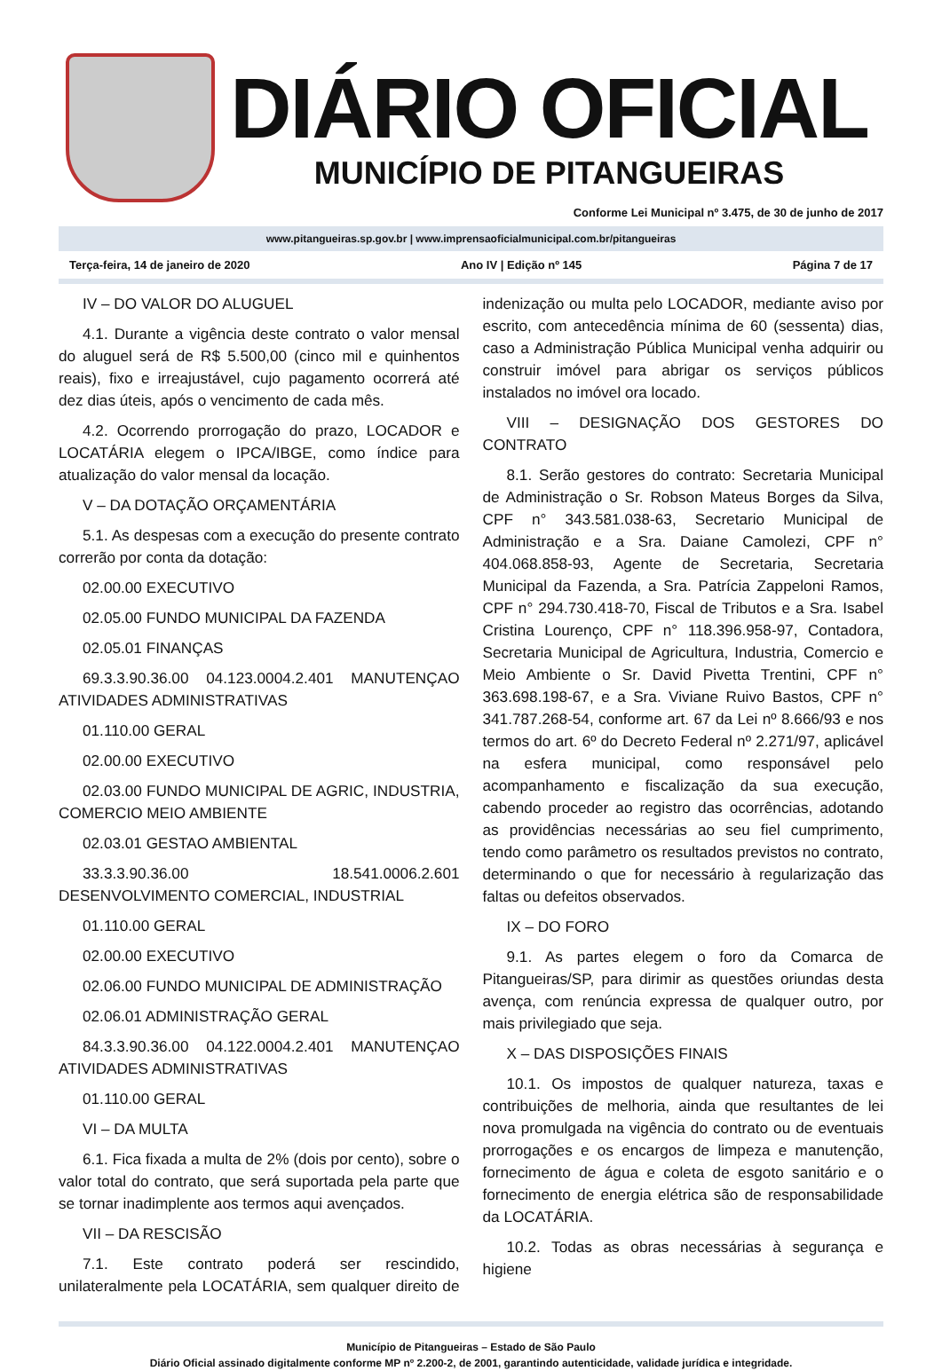DIÁRIO OFICIAL
MUNICÍPIO DE PITANGUEIRAS
Conforme Lei Municipal nº 3.475, de 30 de junho de 2017
www.pitangueiras.sp.gov.br | www.imprensaoficialmunicipal.com.br/pitangueiras
Terça-feira, 14 de janeiro de 2020 Ano IV | Edição nº 145 Página 7 de 17
IV – DO VALOR DO ALUGUEL
4.1. Durante a vigência deste contrato o valor mensal do aluguel será de R$ 5.500,00 (cinco mil e quinhentos reais), fixo e irreajustável, cujo pagamento ocorrerá até dez dias úteis, após o vencimento de cada mês.
4.2. Ocorrendo prorrogação do prazo, LOCADOR e LOCATÁRIA elegem o IPCA/IBGE, como índice para atualização do valor mensal da locação.
V – DA DOTAÇÃO ORÇAMENTÁRIA
5.1. As despesas com a execução do presente contrato correrão por conta da dotação:
02.00.00 EXECUTIVO
02.05.00 FUNDO MUNICIPAL DA FAZENDA
02.05.01 FINANÇAS
69.3.3.90.36.00 04.123.0004.2.401 MANUTENÇAO ATIVIDADES ADMINISTRATIVAS
01.110.00 GERAL
02.00.00 EXECUTIVO
02.03.00 FUNDO MUNICIPAL DE AGRIC, INDUSTRIA, COMERCIO MEIO AMBIENTE
02.03.01 GESTAO AMBIENTAL
33.3.3.90.36.00 18.541.0006.2.601 DESENVOLVIMENTO COMERCIAL, INDUSTRIAL
01.110.00 GERAL
02.00.00 EXECUTIVO
02.06.00 FUNDO MUNICIPAL DE ADMINISTRAÇÃO
02.06.01 ADMINISTRAÇÃO GERAL
84.3.3.90.36.00 04.122.0004.2.401 MANUTENÇAO ATIVIDADES ADMINISTRATIVAS
01.110.00 GERAL
VI – DA MULTA
6.1. Fica fixada a multa de 2% (dois por cento), sobre o valor total do contrato, que será suportada pela parte que se tornar inadimplente aos termos aqui avençados.
VII – DA RESCISÃO
7.1. Este contrato poderá ser rescindido, unilateralmente pela LOCATÁRIA, sem qualquer direito de indenização ou multa pelo LOCADOR, mediante aviso por escrito, com antecedência mínima de 60 (sessenta) dias, caso a Administração Pública Municipal venha adquirir ou construir imóvel para abrigar os serviços públicos instalados no imóvel ora locado.
VIII – DESIGNAÇÃO DOS GESTORES DO CONTRATO
8.1. Serão gestores do contrato: Secretaria Municipal de Administração o Sr. Robson Mateus Borges da Silva, CPF n° 343.581.038-63, Secretario Municipal de Administração e a Sra. Daiane Camolezi, CPF n° 404.068.858-93, Agente de Secretaria, Secretaria Municipal da Fazenda, a Sra. Patrícia Zappeloni Ramos, CPF n° 294.730.418-70, Fiscal de Tributos e a Sra. Isabel Cristina Lourenço, CPF n° 118.396.958-97, Contadora, Secretaria Municipal de Agricultura, Industria, Comercio e Meio Ambiente o Sr. David Pivetta Trentini, CPF n° 363.698.198-67, e a Sra. Viviane Ruivo Bastos, CPF n° 341.787.268-54, conforme art. 67 da Lei nº 8.666/93 e nos termos do art. 6º do Decreto Federal nº 2.271/97, aplicável na esfera municipal, como responsável pelo acompanhamento e fiscalização da sua execução, cabendo proceder ao registro das ocorrências, adotando as providências necessárias ao seu fiel cumprimento, tendo como parâmetro os resultados previstos no contrato, determinando o que for necessário à regularização das faltas ou defeitos observados.
IX – DO FORO
9.1. As partes elegem o foro da Comarca de Pitangueiras/SP, para dirimir as questões oriundas desta avença, com renúncia expressa de qualquer outro, por mais privilegiado que seja.
X – DAS DISPOSIÇÕES FINAIS
10.1. Os impostos de qualquer natureza, taxas e contribuições de melhoria, ainda que resultantes de lei nova promulgada na vigência do contrato ou de eventuais prorrogações e os encargos de limpeza e manutenção, fornecimento de água e coleta de esgoto sanitário e o fornecimento de energia elétrica são de responsabilidade da LOCATÁRIA.
10.2. Todas as obras necessárias à segurança e higiene
Município de Pitangueiras – Estado de São Paulo
Diário Oficial assinado digitalmente conforme MP nº 2.200-2, de 2001, garantindo autenticidade, validade jurídica e integridade.